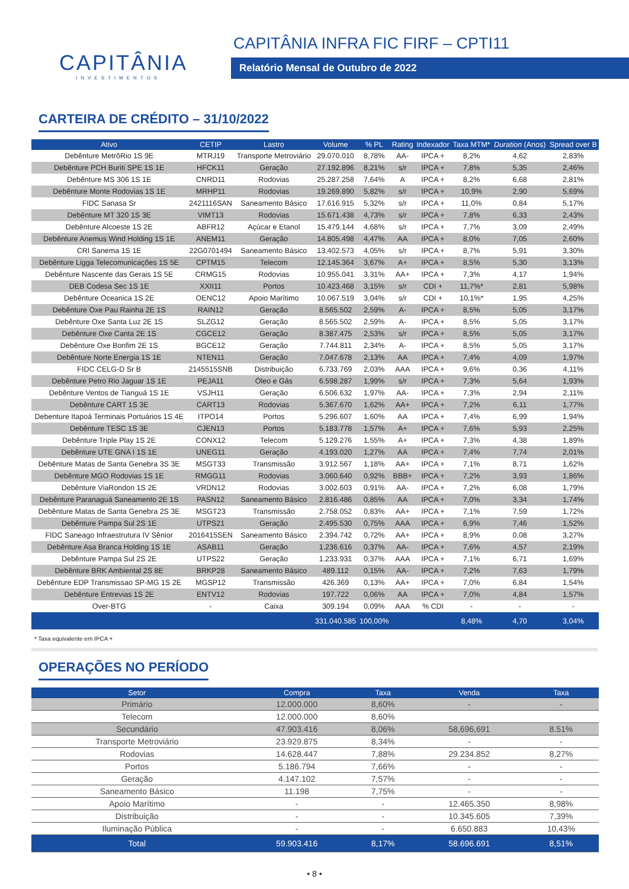CAPITÂNIA
INVESTIMENTOS
CAPITÂNIA INFRA FIC FIRF – CPTI11
Relatório Mensal de Outubro de 2022
CARTEIRA DE CRÉDITO – 31/10/2022
| Ativo | CETIP | Lastro | Volume | % PL | Rating | Indexador | Taxa MTM* | Duration (Anos) | Spread over B |
| --- | --- | --- | --- | --- | --- | --- | --- | --- | --- |
| Debênture MetrôRio 1S 9E | MTRJ19 | Transporte Metroviário | 29.070.010 | 8,78% | AA- | IPCA + | 8,2% | 4,62 | 2,83% |
| Debênture PCH Buriti SPE 1S 1E | HFCK11 | Geração | 27.192.896 | 8,21% | s/r | IPCA + | 7,8% | 5,35 | 2,46% |
| Debênture MS 306 1S 1E | CNRD11 | Rodovias | 25.287.258 | 7,64% | A | IPCA + | 8,2% | 6,68 | 2,81% |
| Debênture Monte Rodovias 1S 1E | MRHP11 | Rodovias | 19.269.890 | 5,82% | s/r | IPCA + | 10,9% | 2,90 | 5,69% |
| FIDC Sanasa Sr | 2421116SAN | Saneamento Básico | 17.616.915 | 5,32% | s/r | IPCA + | 11,0% | 0,84 | 5,17% |
| Debênture MT 320 1S 3E | VIMT13 | Rodovias | 15.671.438 | 4,73% | s/r | IPCA + | 7,8% | 6,33 | 2,43% |
| Debênture Alcoeste 1S 2E | ABFR12 | Açúcar e Etanol | 15.479.144 | 4,68% | s/r | IPCA + | 7,7% | 3,09 | 2,49% |
| Debênture Anemus Wind Holding 1S 1E | ANEM11 | Geração | 14.805.498 | 4,47% | AA | IPCA + | 8,0% | 7,05 | 2,60% |
| CRI Sanema 1S 1E | 22G0701494 | Saneamento Básico | 13.402.573 | 4,05% | s/r | IPCA + | 8,7% | 5,91 | 3,30% |
| Debênture Ligga Telecomunicações 1S 5E | CPTM15 | Telecom | 12.145.364 | 3,67% | A+ | IPCA + | 8,5% | 5,30 | 3,13% |
| Debênture Nascente das Gerais 1S 5E | CRMG15 | Rodovias | 10.955.041 | 3,31% | AA+ | IPCA + | 7,3% | 4,17 | 1,94% |
| DEB Codesa Sec 1S 1E | XXII11 | Portos | 10.423.468 | 3,15% | s/r | CDI + | 11,7%* | 2,81 | 5,98% |
| Debênture Oceanica 1S 2E | OENC12 | Apoio Marítimo | 10.067.519 | 3,04% | s/r | CDI + | 10,1%* | 1,95 | 4,25% |
| Debênture Oxe Pau Rainha 2E 1S | RAIN12 | Geração | 8.565.502 | 2,59% | A- | IPCA + | 8,5% | 5,05 | 3,17% |
| Debênture Oxe Santa Luz 2E 1S | SLZG12 | Geração | 8.565.502 | 2,59% | A- | IPCA + | 8,5% | 5,05 | 3,17% |
| Debênture Oxe Canta 2E 1S | CGCE12 | Geração | 8.387.475 | 2,53% | s/r | IPCA + | 8,5% | 5,05 | 3,17% |
| Debênture Oxe Bonfim 2E 1S | BGCE12 | Geração | 7.744.811 | 2,34% | A- | IPCA + | 8,5% | 5,05 | 3,17% |
| Debênture Norte Energia 1S 1E | NTEN11 | Geração | 7.047.678 | 2,13% | AA | IPCA + | 7,4% | 4,09 | 1,97% |
| FIDC CELG-D Sr B | 2145515SNB | Distribuição | 6.733.769 | 2,03% | AAA | IPCA + | 9,6% | 0,36 | 4,11% |
| Debênture Petro Rio Jaguar 1S 1E | PEJA11 | Óleo e Gás | 6.598.287 | 1,99% | s/r | IPCA + | 7,3% | 5,64 | 1,93% |
| Debênture Ventos de Tianguá 1S 1E | VSJH11 | Geração | 6.506.632 | 1,97% | AA- | IPCA + | 7,3% | 2,94 | 2,11% |
| Debênture CART 1S 3E | CART13 | Rodovias | 5.367.670 | 1,62% | AA+ | IPCA + | 7,2% | 6,11 | 1,77% |
| Debenture Itapoá Terminais Portuários 1S 4E | ITPO14 | Portos | 5.296.607 | 1,60% | AA | IPCA + | 7,4% | 6,99 | 1,94% |
| Debênture TESC 1S 3E | CJEN13 | Portos | 5.183.778 | 1,57% | A+ | IPCA + | 7,6% | 5,93 | 2,25% |
| Debênture Triple Play 1S 2E | CONX12 | Telecom | 5.129.276 | 1,55% | A+ | IPCA + | 7,3% | 4,38 | 1,89% |
| Debênture UTE GNA I 1S 1E | UNEG11 | Geração | 4.193.020 | 1,27% | AA | IPCA + | 7,4% | 7,74 | 2,01% |
| Debênture Matas de Santa Genebra 3S 3E | MSGT33 | Transmissão | 3.912.567 | 1,18% | AA+ | IPCA + | 7,1% | 8,71 | 1,62% |
| Debênture MGO Rodovias 1S 1E | RMGG11 | Rodovias | 3.060.640 | 0,92% | BBB+ | IPCA + | 7,2% | 3,93 | 1,86% |
| Debênture ViaRondon 1S 2E | VRDN12 | Rodovias | 3.002.603 | 0,91% | AA- | IPCA + | 7,2% | 6,08 | 1,79% |
| Debênture Paranaguá Saneamento 2E 1S | PASN12 | Saneamento Básico | 2.816.486 | 0,85% | AA | IPCA + | 7,0% | 3,34 | 1,74% |
| Debênture Matas de Santa Genebra 2S 3E | MSGT23 | Transmissão | 2.758.052 | 0,83% | AA+ | IPCA + | 7,1% | 7,59 | 1,72% |
| Debênture Pampa Sul 2S 1E | UTPS21 | Geração | 2.495.530 | 0,75% | AAA | IPCA + | 6,9% | 7,46 | 1,52% |
| FIDC Saneago Infraestrutura IV Sênior | 2016415SEN | Saneamento Básico | 2.394.742 | 0,72% | AA+ | IPCA + | 8,9% | 0,08 | 3,27% |
| Debênture Asa Branca Holding 1S 1E | ASAB11 | Geração | 1.236.616 | 0,37% | AA- | IPCA + | 7,6% | 4,57 | 2,19% |
| Debênture Pampa Sul 2S 2E | UTPS22 | Geração | 1.233.931 | 0,37% | AAA | IPCA + | 7,1% | 6,71 | 1,69% |
| Debênture BRK Ambiental 2S 8E | BRKP28 | Saneamento Básico | 489.112 | 0,15% | AA- | IPCA + | 7,2% | 7,63 | 1,79% |
| Debênture EDP Transmissao SP-MG 1S 2E | MGSP12 | Transmissão | 426.369 | 0,13% | AA+ | IPCA + | 7,0% | 6,84 | 1,54% |
| Debênture Entrevias 1S 2E | ENTV12 | Rodovias | 197.722 | 0,06% | AA | IPCA + | 7,0% | 4,84 | 1,57% |
| Over-BTG | - | Caixa | 309.194 | 0,09% | AAA | % CDI | - | - | - |
| | | | 331.040.585 | 100,00% | | | 8,48% | 4,70 | 3,04% |
* Taxa equivalente em IPCA +
OPERAÇÕES NO PERÍODO
| Setor | Compra | Taxa | Venda | Taxa |
| --- | --- | --- | --- | --- |
| Primário | 12.000.000 | 8,60% | - | - |
| Telecom | 12.000.000 | 8,60% | | |
| Secundário | 47.903.416 | 8,06% | 58,696,691 | 8.51% |
| Transporte Metroviário | 23.929.875 | 8,34% | - | - |
| Rodovias | 14.628.447 | 7,88% | 29.234.852 | 8,27% |
| Portos | 5.186.794 | 7,66% | - | - |
| Geração | 4.147.102 | 7,57% | - | - |
| Saneamento Básico | 11.198 | 7,75% | - | - |
| Apoio Marítimo | - | - | 12.465.350 | 8,98% |
| Distribuição | - | - | 10.345.605 | 7,39% |
| Iluminação Pública | - | - | 6.650.883 | 10,43% |
| Total | 59.903.416 | 8,17% | 58.696.691 | 8,51% |
• 8 •